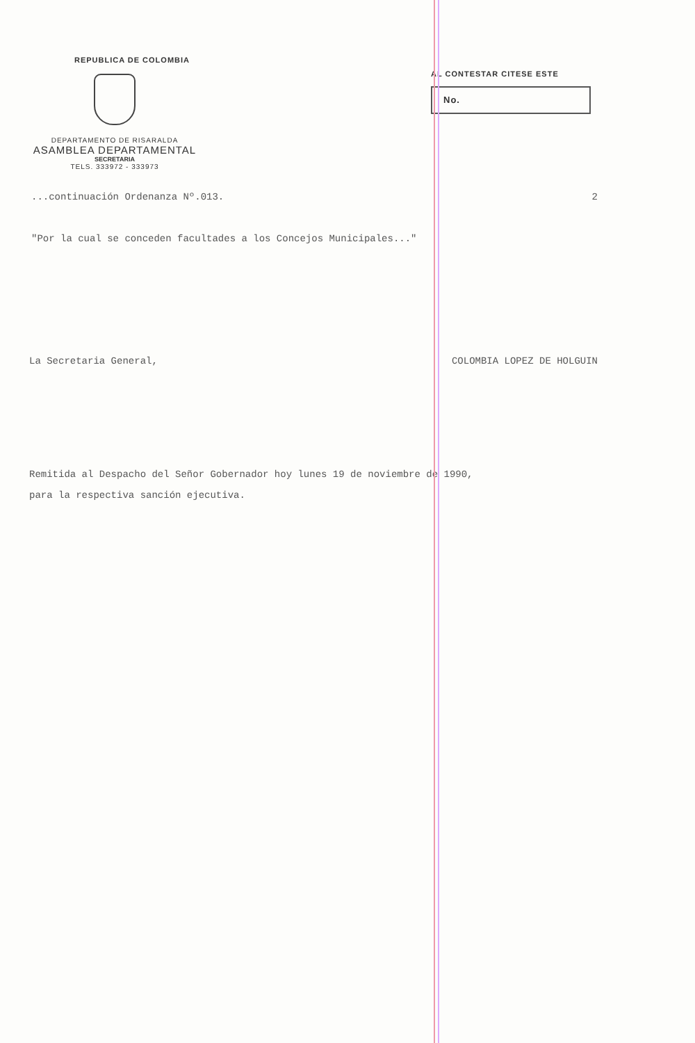REPUBLICA DE COLOMBIA
DEPARTAMENTO DE RISARALDA
ASAMBLEA DEPARTAMENTAL
SECRETARIA
TELS. 333972 - 333973
AL CONTESTAR CITESE ESTE
No.
...continuación Ordenanza Nº.013.
2
"Por la cual se conceden facultades a los Concejos Municipales..."
La Secretaria General, COLOMBIA LOPEZ DE HOLGUIN
Remitida al Despacho del Señor Gobernador hoy lunes 19 de noviembre de 1990,
para la respectiva sanción ejecutiva.